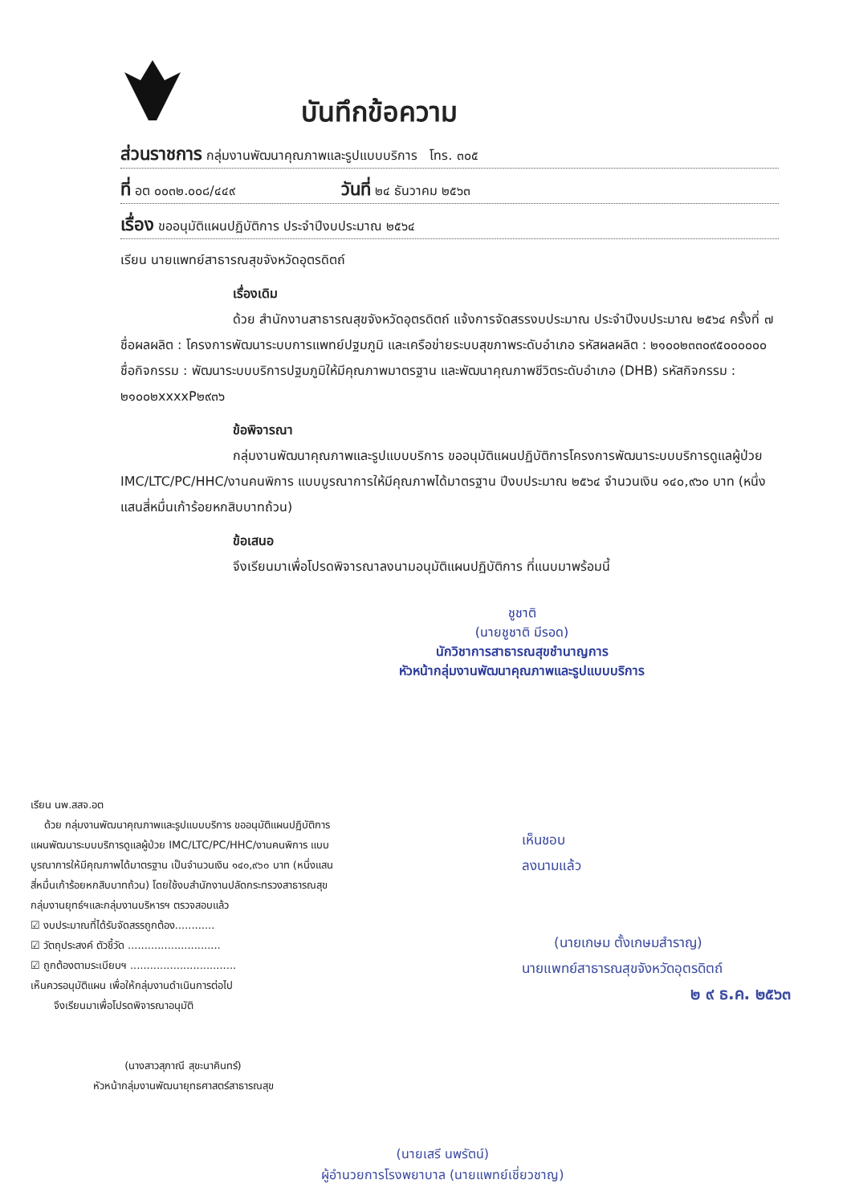บันทึกข้อความ
ส่วนราชการ กลุ่มงานพัฒนาคุณภาพและรูปแบบบริการ โทร. ๓๐๕
ที่ อต ๐๐๓๒.๐๐๘/๔๔๙ วันที่ ๒๔ ธันวาคม ๒๕๖๓
เรื่อง ขออนุมัติแผนปฏิบัติการ ประจำปีงบประมาณ ๒๕๖๔
เรียน นายแพทย์สาธารณสุขจังหวัดอุตรดิตถ์
เรื่องเดิม
ด้วย สำนักงานสาธารณสุขจังหวัดอุตรดิตถ์ แจ้งการจัดสรรงบประมาณ ประจำปีงบประมาณ ๒๕๖๔ ครั้งที่ ๗ ชื่อผลผลิต : โครงการพัฒนาระบบการแพทย์ปฐมภูมิ และเครือข่ายระบบสุขภาพระดับอำเภอ รหัสผลผลิต : ๒๑๐๐๒๓๓๐๙๕๐๐๐๐๐๐ ชื่อกิจกรรม : พัฒนาระบบบริการปฐมภูมิให้มีคุณภาพมาตรฐาน และพัฒนาคุณภาพชีวิตระดับอำเภอ (DHB) รหัสกิจกรรม : ๒๑๐๐๒xxxxP๒๙๓๖
ข้อพิจารณา
กลุ่มงานพัฒนาคุณภาพและรูปแบบบริการ ขออนุมัติแผนปฏิบัติการโครงการพัฒนาระบบบริการดูแลผู้ป่วย IMC/LTC/PC/HHC/งานคนพิการ แบบบูรณาการให้มีคุณภาพได้มาตรฐาน ปีงบประมาณ ๒๕๖๔ จำนวนเงิน ๑๔๐,๙๖๐ บาท (หนึ่งแสนสี่หมื่นเก้าร้อยหกสิบบาทถ้วน)
ข้อเสนอ
จึงเรียนมาเพื่อโปรดพิจารณาลงนามอนุมัติแผนปฏิบัติการ ที่แนบมาพร้อมนี้
ชูชาติ
(นายชูชาติ มีรอด)
นักวิชาการสาธารณสุขชำนาญการ
หัวหน้ากลุ่มงานพัฒนาคุณภาพและรูปแบบบริการ
เรียน นพ.สสจ.อต
ด้วย กลุ่มงานพัฒนาคุณภาพและรูปแบบบริการ ขออนุมัติแผนปฏิบัติการ แผนพัฒนาระบบบริการดูแลผู้ป่วย IMC/LTC/PC/HHC/งานคนพิการ แบบบูรณาการให้มีคุณภาพได้มาตรฐาน เป็นจำนวนเงิน ๑๔๐,๙๖๐ บาท (หนึ่งแสนสี่หมื่นเก้าร้อยหกสิบบาทถ้วน) โดยใช้งบสำนักงานปลัดกระทรวงสาธารณสุข
กลุ่มงานยุทธ์ฯและกลุ่มงานบริหารฯ ตรวจสอบแล้ว
☑ งบประมาณที่ได้รับจัดสรรถูกต้อง............
☑ วัตถุประสงค์ ตัวชี้วัด ............................
☑ ถูกต้องตามระเบียบฯ ................................
เห็นควรอนุมัติแผน เพื่อให้กลุ่มงานดำเนินการต่อไป
จึงเรียนมาเพื่อโปรดพิจารณาอนุมัติ
(นางสาวสุภาณี สุขะนาคินทร์)
หัวหน้ากลุ่มงานพัฒนายุทธศาสตร์สาธารณสุข
เห็นชอบ
ลงนามแล้ว
(นายเกษม ตั้งเกษมสำราญ)
นายแพทย์สาธารณสุขจังหวัดอุตรดิตถ์
๒ ๙ ธ.ค. ๒๕๖๓
(นายเสรี นพรัตน์)
ผู้อำนวยการโรงพยาบาล (นายแพทย์เชี่ยวชาญ)